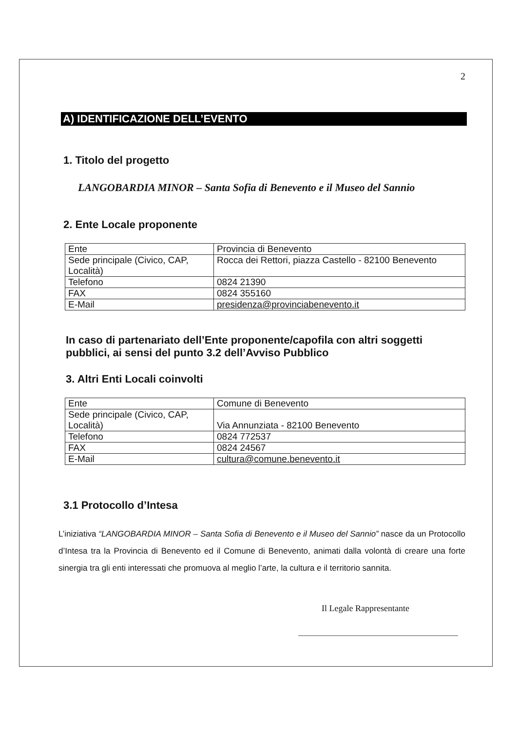2
A) IDENTIFICAZIONE DELL’EVENTO
1. Titolo del progetto
LANGOBARDIA MINOR – Santa Sofia di Benevento e il Museo del Sannio
2. Ente Locale proponente
| Ente | Provincia di Benevento |
| Sede principale (Civico, CAP, Località) | Rocca dei Rettori, piazza Castello - 82100 Benevento |
| Telefono | 0824 21390 |
| FAX | 0824 355160 |
| E-Mail | presidenza@provinciabenevento.it |
In caso di partenariato dell’Ente proponente/capofila con altri soggetti pubblici, ai sensi del punto 3.2 dell’Avviso Pubblico
3. Altri Enti Locali coinvolti
| Ente | Comune di Benevento |
| Sede principale (Civico, CAP, Località) | Via Annunziata - 82100 Benevento |
| Telefono | 0824 772537 |
| FAX | 0824 24567 |
| E-Mail | cultura@comune.benevento.it |
3.1 Protocollo d’Intesa
L’iniziativa “LANGOBARDIA MINOR – Santa Sofia di Benevento e il Museo del Sannio” nasce da un Protocollo d’Intesa tra la Provincia di Benevento ed il Comune di Benevento, animati dalla volontà di creare una forte sinergia tra gli enti interessati che promuova al meglio l’arte, la cultura e il territorio sannita.
Il Legale Rappresentante